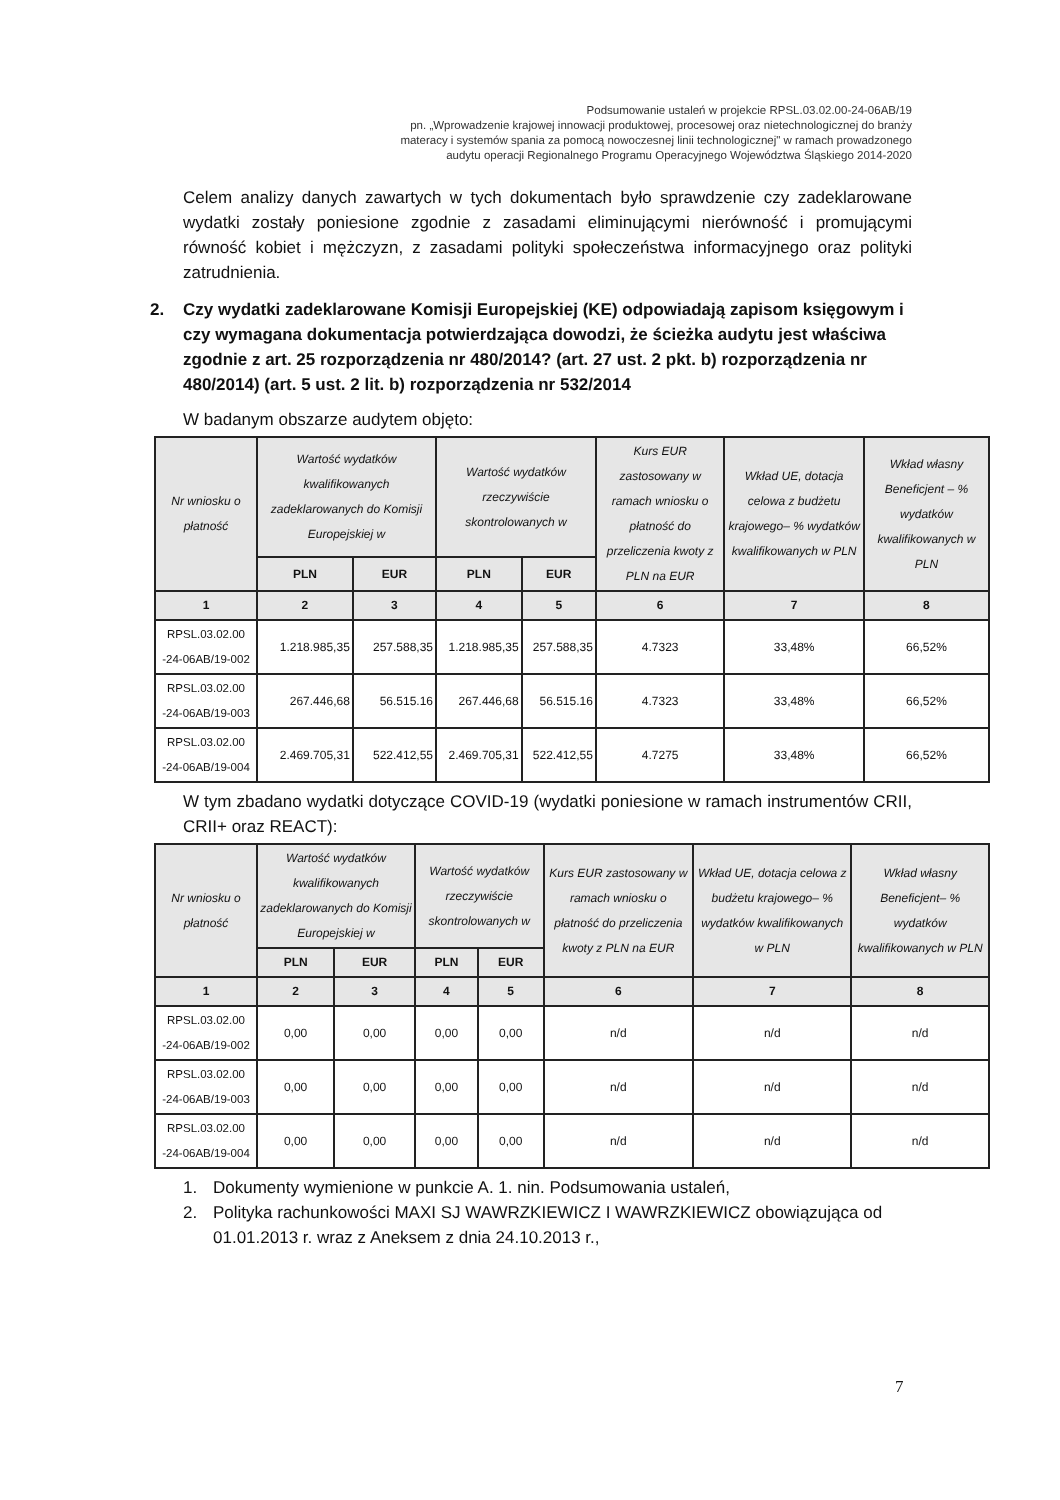Podsumowanie ustaleń w projekcie RPSL.03.02.00-24-06AB/19
pn. „Wprowadzenie krajowej innowacji produktowej, procesowej oraz nietechnologicznej do branży materacy i systemów spania za pomocą nowoczesnej linii technologicznej" w ramach prowadzonego audytu operacji Regionalnego Programu Operacyjnego Województwa Śląskiego 2014-2020
Celem analizy danych zawartych w tych dokumentach było sprawdzenie czy zadeklarowane wydatki zostały poniesione zgodnie z zasadami eliminującymi nierówność i promującymi równość kobiet i mężczyzn, z zasadami polityki społeczeństwa informacyjnego oraz polityki zatrudnienia.
2. Czy wydatki zadeklarowane Komisji Europejskiej (KE) odpowiadają zapisom księgowym i czy wymagana dokumentacja potwierdzająca dowodzi, że ścieżka audytu jest właściwa zgodnie z art. 25 rozporządzenia nr 480/2014? (art. 27 ust. 2 pkt. b) rozporządzenia nr 480/2014) (art. 5 ust. 2 lit. b) rozporządzenia nr 532/2014
W badanym obszarze audytem objęto:
| Nr wniosku o płatność | Wartość wydatków kwalifikowanych zadeklarowanych do Komisji Europejskiej w | | Wartość wydatków rzeczywiście skontrolowanych w | | Kurs EUR zastosowany w ramach wniosku o płatność do przeliczenia kwoty z PLN na EUR | Wkład UE, dotacja celowa z budżetu krajowego– % wydatków kwalifikowanych w PLN | Wkład własny Beneficjent – % wydatków kwalifikowanych w PLN |
| --- | --- | --- | --- | --- | --- | --- | --- |
| | PLN | EUR | PLN | EUR | | | |
| 1 | 2 | 3 | 4 | 5 | 6 | 7 | 8 |
| RPSL.03.02.00 -24-06AB/19-002 | 1.218.985,35 | 257.588,35 | 1.218.985,35 | 257.588,35 | 4.7323 | 33,48% | 66,52% |
| RPSL.03.02.00 -24-06AB/19-003 | 267.446,68 | 56.515.16 | 267.446,68 | 56.515.16 | 4.7323 | 33,48% | 66,52% |
| RPSL.03.02.00 -24-06AB/19-004 | 2.469.705,31 | 522.412,55 | 2.469.705,31 | 522.412,55 | 4.7275 | 33,48% | 66,52% |
W tym zbadano wydatki dotyczące COVID-19 (wydatki poniesione w ramach instrumentów CRII, CRII+ oraz REACT):
| Nr wniosku o płatność | Wartość wydatków kwalifikowanych zadeklarowanych do Komisji Europejskiej w | | Wartość wydatków rzeczywiście skontrolowanych w | | Kurs EUR zastosowany w ramach wniosku o płatność do przeliczenia kwoty z PLN na EUR | Wkład UE, dotacja celowa z budżetu krajowego– % wydatków kwalifikowanych w PLN | Wkład własny Beneficjent– % wydatków kwalifikowanych w PLN |
| --- | --- | --- | --- | --- | --- | --- | --- |
| | PLN | EUR | PLN | EUR | | | |
| 1 | 2 | 3 | 4 | 5 | 6 | 7 | 8 |
| RPSL.03.02.00 -24-06AB/19-002 | 0,00 | 0,00 | 0,00 | 0,00 | n/d | n/d | n/d |
| RPSL.03.02.00 -24-06AB/19-003 | 0,00 | 0,00 | 0,00 | 0,00 | n/d | n/d | n/d |
| RPSL.03.02.00 -24-06AB/19-004 | 0,00 | 0,00 | 0,00 | 0,00 | n/d | n/d | n/d |
1. Dokumenty wymienione w punkcie A. 1. nin. Podsumowania ustaleń,
2. Polityka rachunkowości MAXI SJ WAWRZKIEWICZ I WAWRZKIEWICZ obowiązująca od 01.01.2013 r. wraz z Aneksem z dnia 24.10.2013 r.,
7